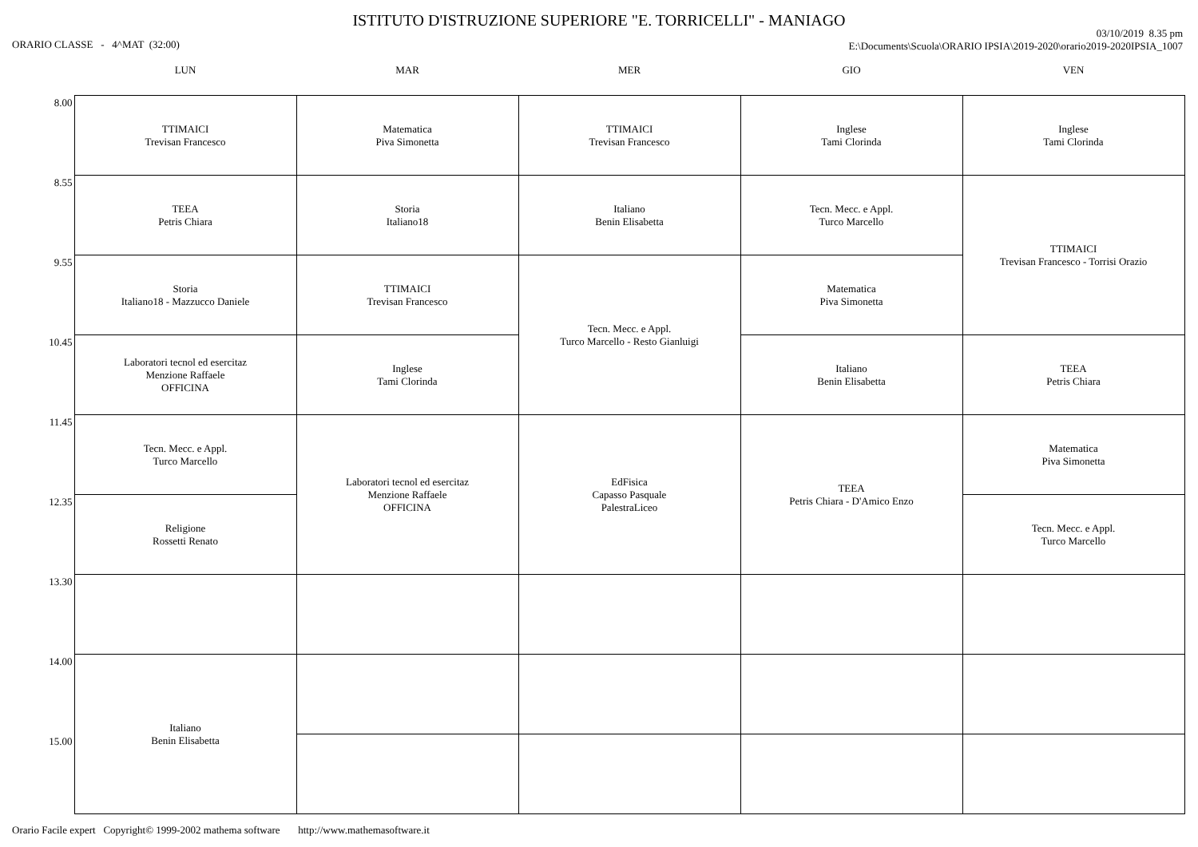ISTITUTO D'ISTRUZIONE SUPERIORE "E. TORRICELLI" - MANIAGO
ORARIO CLASSE - 4^MAT (32:00)
03/10/2019 8.35 pm
E:\Documents\Scuola\ORARIO IPSIA\2019-2020\orario2019-2020IPSIA_1007
| | LUN | MAR | MER | GIO | VEN |
| --- | --- | --- | --- | --- | --- |
| 8.00 | TTIMAICI Trevisan Francesco | Matematica Piva Simonetta | TTIMAICI Trevisan Francesco | Inglese Tami Clorinda | Inglese Tami Clorinda |
| 8.55 | TEEA Petris Chiara | Storia Italiano18 | Italiano Benin Elisabetta | Tecn. Mecc. e Appl. Turco Marcello | TTIMAICI Trevisan Francesco - Torrisi Orazio |
| 9.55 | Storia Italiano18 - Mazzucco Daniele | TTIMAICI Trevisan Francesco | Tecn. Mecc. e Appl. Turco Marcello - Resto Gianluigi | Matematica Piva Simonetta | |
| 10.45 | Laboratori tecnol ed esercitaz Menzione Raffaele OFFICINA | Inglese Tami Clorinda | | Italiano Benin Elisabetta | TEEA Petris Chiara |
| 11.45 | Tecn. Mecc. e Appl. Turco Marcello | Laboratori tecnol ed esercitaz Menzione Raffaele OFFICINA | EdFisica Capasso Pasquale PalestraLiceo | TEEA Petris Chiara - D'Amico Enzo | Matematica Piva Simonetta |
| 12.35 | Religione Rossetti Renato | | | | Tecn. Mecc. e Appl. Turco Marcello |
| 13.30 | | | | | |
| 14.00 | Italiano Benin Elisabetta | | | | |
| 15.00 | | | | | |
Orario Facile expert Copyright© 1999-2002 mathema software http://www.mathemasoftware.it